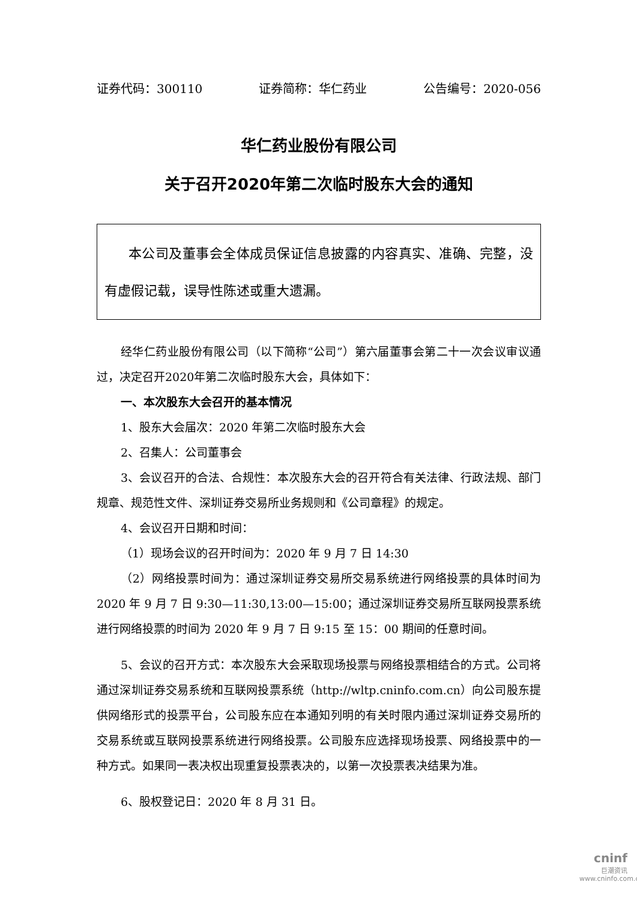证券代码：300110 证券简称：华仁药业 公告编号：2020-056
华仁药业股份有限公司
关于召开2020年第二次临时股东大会的通知
本公司及董事会全体成员保证信息披露的内容真实、准确、完整，没有虚假记载，误导性陈述或重大遗漏。
经华仁药业股份有限公司（以下简称“公司”）第六届董事会第二十一次会议审议通过，决定召开2020年第二次临时股东大会，具体如下：
一、本次股东大会召开的基本情况
1、股东大会届次：2020 年第二次临时股东大会
2、召集人：公司董事会
3、会议召开的合法、合规性：本次股东大会的召开符合有关法律、行政法规、部门规章、规范性文件、深圳证券交易所业务规则和《公司章程》的规定。
4、会议召开日期和时间：
（1）现场会议的召开时间为：2020 年 9 月 7 日 14:30
（2）网络投票时间为：通过深圳证券交易所交易系统进行网络投票的具体时间为 2020 年 9 月 7 日 9:30—11:30,13:00—15:00；通过深圳证券交易所互联网投票系统进行网络投票的时间为 2020 年 9 月 7 日 9:15 至 15：00 期间的任意时间。
5、会议的召开方式：本次股东大会采取现场投票与网络投票相结合的方式。公司将通过深圳证券交易系统和互联网投票系统（http://wltp.cninfo.com.cn）向公司股东提供网络形式的投票平台，公司股东应在本通知列明的有关时限内通过深圳证券交易所的交易系统或互联网投票系统进行网络投票。公司股东应选择现场投票、网络投票中的一种方式。如果同一表决权出现重复投票表决的，以第一次投票表决结果为准。
6、股权登记日：2020 年 8 月 31 日。
cninf
巨潮资讯
www.cninfo.com.cn